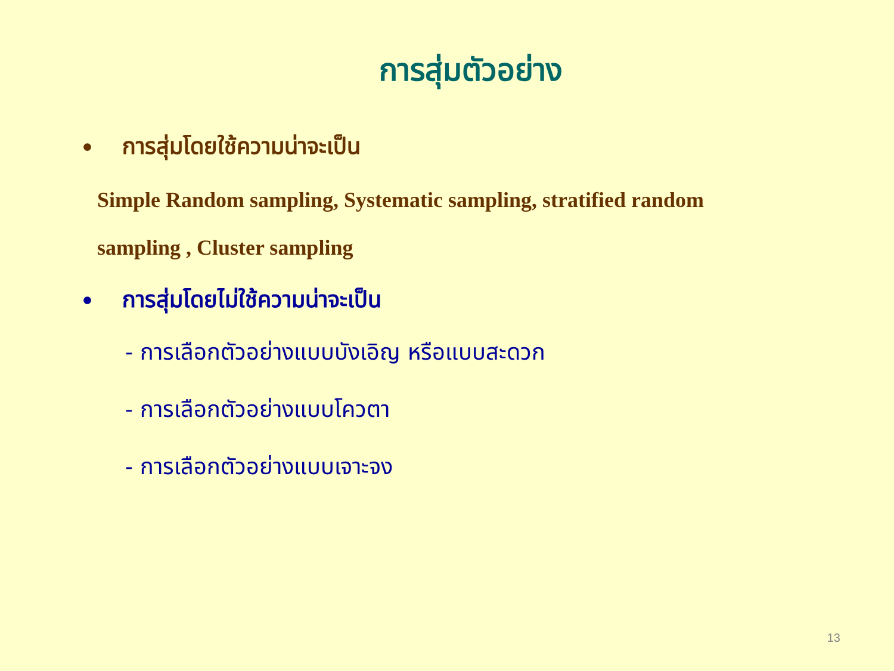การสุ่มตัวอย่าง
• การสุ่มโดยใช้ความน่าจะเป็น
Simple Random sampling, Systematic sampling, stratified random
sampling , Cluster sampling
• การสุ่มโดยไม่ใช้ความน่าจะเป็น
- การเลือกตัวอย่างแบบบังเอิญ หรือแบบสะดวก
- การเลือกตัวอย่างแบบโควตา
- การเลือกตัวอย่างแบบเจาะจง
13